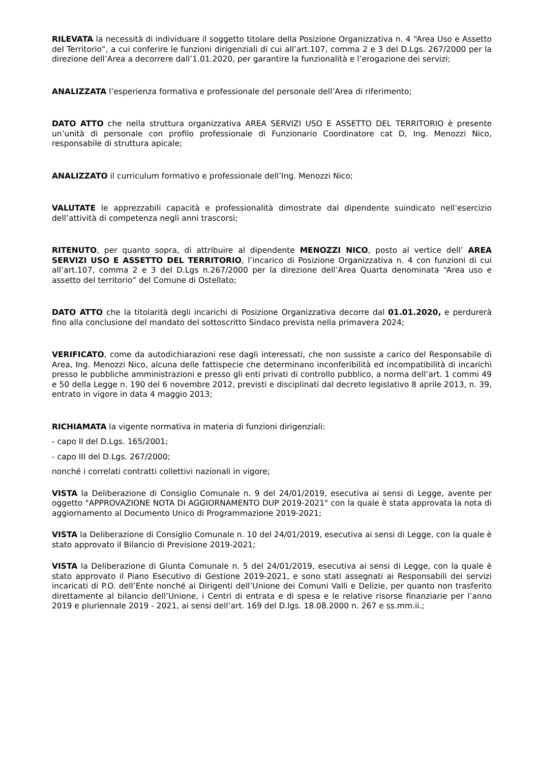RILEVATA la necessità di individuare il soggetto titolare della Posizione Organizzativa n. 4 “Area Uso e Assetto del Territorio”, a cui conferire le funzioni dirigenziali di cui all’art.107, comma 2 e 3 del D.Lgs. 267/2000 per la direzione dell’Area a decorrere dall’1.01.2020, per garantire la funzionalità e l’erogazione dei servizi;
ANALIZZATA l’esperienza formativa e professionale del personale dell’Area di riferimento;
DATO ATTO che nella struttura organizzativa AREA SERVIZI USO E ASSETTO DEL TERRITORIO è presente un’unità di personale con profilo professionale di Funzionario Coordinatore cat D, Ing. Menozzi Nico, responsabile di struttura apicale;
ANALIZZATO il curriculum formativo e professionale dell’Ing. Menozzi Nico;
VALUTATE le apprezzabili capacità e professionalità dimostrate dal dipendente suindicato nell’esercizio dell’attività di competenza negli anni trascorsi;
RITENUTO, per quanto sopra, di attribuire al dipendente MENOZZI NICO, posto al vertice dell’ AREA SERVIZI USO E ASSETTO DEL TERRITORIO, l’incarico di Posizione Organizzativa n. 4 con funzioni di cui all’art.107, comma 2 e 3 del D.Lgs n.267/2000 per la direzione dell’Area Quarta denominata “Area uso e assetto del territorio” del Comune di Ostellato;
DATO ATTO che la titolarità degli incarichi di Posizione Organizzativa decorre dal 01.01.2020, e perdurerà fino alla conclusione del mandato del sottoscritto Sindaco prevista nella primavera 2024;
VERIFICATO, come da autodichiarazioni rese dagli interessati, che non sussiste a carico del Responsabile di Area, Ing. Menozzi Nico, alcuna delle fattispecie che determinano inconferibilità ed incompatibilità di incarichi presso le pubbliche amministrazioni e presso gli enti privati di controllo pubblico, a norma dell’art. 1 commi 49 e 50 della Legge n. 190 del 6 novembre 2012, previsti e disciplinati dal decreto legislativo 8 aprile 2013, n. 39, entrato in vigore in data 4 maggio 2013;
RICHIAMATA la vigente normativa in materia di funzioni dirigenziali:
- capo II del D.Lgs. 165/2001;
- capo III del D.Lgs. 267/2000;
nonché i correlati contratti collettivi nazionali in vigore;
VISTA la Deliberazione di Consiglio Comunale n. 9 del 24/01/2019, esecutiva ai sensi di Legge, avente per oggetto "APPROVAZIONE NOTA DI AGGIORNAMENTO DUP 2019-2021" con la quale è stata approvata la nota di aggiornamento al Documento Unico di Programmazione 2019-2021;
VISTA la Deliberazione di Consiglio Comunale n. 10 del 24/01/2019, esecutiva ai sensi di Legge, con la quale è stato approvato il Bilancio di Previsione 2019-2021;
VISTA la Deliberazione di Giunta Comunale n. 5 del 24/01/2019, esecutiva ai sensi di Legge, con la quale è stato approvato il Piano Esecutivo di Gestione 2019-2021, e sono stati assegnati ai Responsabili dei servizi incaricati di P.O. dell’Ente nonché ai Dirigenti dell’Unione dei Comuni Valli e Delizie, per quanto non trasferito direttamente al bilancio dell’Unione, i Centri di entrata e di spesa e le relative risorse finanziarie per l’anno 2019 e pluriennale 2019 - 2021, ai sensi dell’art. 169 del D.lgs. 18.08.2000 n. 267 e ss.mm.ii.;